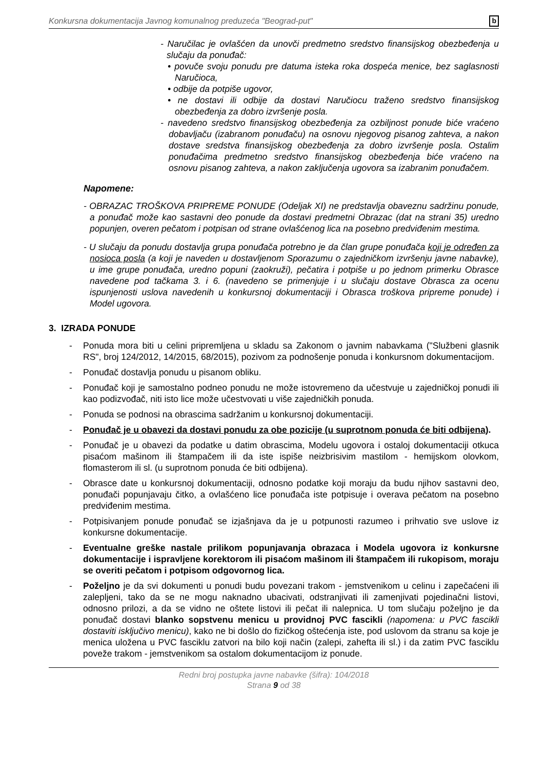Konkursna dokumentacija Javnog komunalnog preduzeća "Beograd-put" b
- Naručilac je ovlašćen da unovči predmetno sredstvo finansijskog obezbeđenja u slučaju da ponuđač:
• povuče svoju ponudu pre datuma isteka roka dospeća menice, bez saglasnosti Naručioca,
• odbije da potpiše ugovor,
• ne dostavi ili odbije da dostavi Naručiocu traženo sredstvo finansijskog obezbeđenja za dobro izvršenje posla.
- navedeno sredstvo finansijskog obezbeđenja za ozbiljnost ponude biće vraćeno dobavljaču (izabranom ponuđaču) na osnovu njegovog pisanog zahteva, a nakon dostave sredstva finansijskog obezbeđenja za dobro izvršenje posla. Ostalim ponuđačima predmetno sredstvo finansijskog obezbeđenja biće vraćeno na osnovu pisanog zahteva, a nakon zaključenja ugovora sa izabranim ponuđačem.
Napomene:
- OBRAZAC TROŠKOVA PRIPREME PONUDE (Odeljak XI) ne predstavlja obaveznu sadržinu ponude, a ponuđač može kao sastavni deo ponude da dostavi predmetni Obrazac (dat na strani 35) uredno popunjen, overen pečatom i potpisan od strane ovlašćenog lica na posebno predviđenim mestima.
- U slučaju da ponudu dostavlja grupa ponuđača potrebno je da član grupe ponuđača koji je određen za nosioca posla (a koji je naveden u dostavljenom Sporazumu o zajedničkom izvršenju javne nabavke), u ime grupe ponuđača, uredno popuni (zaokruži), pečatira i potpiše u po jednom primerku Obrasce navedene pod tačkama 3. i 6. (navedeno se primenjuje i u slučaju dostave Obrasca za ocenu ispunjenosti uslova navedenih u konkursnoj dokumentaciji i Obrasca troškova pripreme ponude) i Model ugovora.
3. IZRADA PONUDE
- Ponuda mora biti u celini pripremljena u skladu sa Zakonom o javnim nabavkama ("Službeni glasnik RS", broj 124/2012, 14/2015, 68/2015), pozivom za podnošenje ponuda i konkursnom dokumentacijom.
- Ponuđač dostavlja ponudu u pisanom obliku.
- Ponuđač koji je samostalno podneo ponudu ne može istovremeno da učestvuje u zajedničkoj ponudi ili kao podizvođač, niti isto lice može učestvovati u više zajedničkih ponuda.
- Ponuda se podnosi na obrascima sadržanim u konkursnoj dokumentaciji.
- Ponuđač je u obavezi da dostavi ponudu za obe pozicije (u suprotnom ponuda će biti odbijena).
- Ponuđač je u obavezi da podatke u datim obrascima, Modelu ugovora i ostaloj dokumentaciji otkuca pisaćom mašinom ili štampačem ili da iste ispiše neizbrisivim mastilom - hemijskom olovkom, flomasterom ili sl. (u suprotnom ponuda će biti odbijena).
- Obrasce date u konkursnoj dokumentaciji, odnosno podatke koji moraju da budu njihov sastavni deo, ponuđači popunjavaju čitko, a ovlašćeno lice ponuđača iste potpisuje i overava pečatom na posebno predviđenim mestima.
- Potpisivanjem ponude ponuđač se izjašnjava da je u potpunosti razumeo i prihvatio sve uslove iz konkursne dokumentacije.
- Eventualne greške nastale prilikom popunjavanja obrazaca i Modela ugovora iz konkursne dokumentacije i ispravljene korektorom ili pisaćom mašinom ili štampačem ili rukopisom, moraju se overiti pečatom i potpisom odgovornog lica.
- Poželjno je da svi dokumenti u ponudi budu povezani trakom - jemstvenikom u celinu i zapečaćeni ili zalepljeni, tako da se ne mogu naknadno ubacivati, odstranjivati ili zamenjivati pojedinačni listovi, odnosno prilozi, a da se vidno ne oštete listovi ili pečat ili nalepnica. U tom slučaju poželjno je da ponuđač dostavi blanko sopstvenu menicu u providnoj PVC fascikli (napomena: u PVC fascikli dostaviti isključivo menicu), kako ne bi došlo do fizičkog oštećenja iste, pod uslovom da stranu sa koje je menica uložena u PVC fasciklu zatvori na bilo koji način (zalepi, zahefta ili sl.) i da zatim PVC fasciklu poveže trakom - jemstvenikom sa ostalom dokumentacijom iz ponude.
Redni broj postupka javne nabavke (šifra): 104/2018
Strana 9 od 38